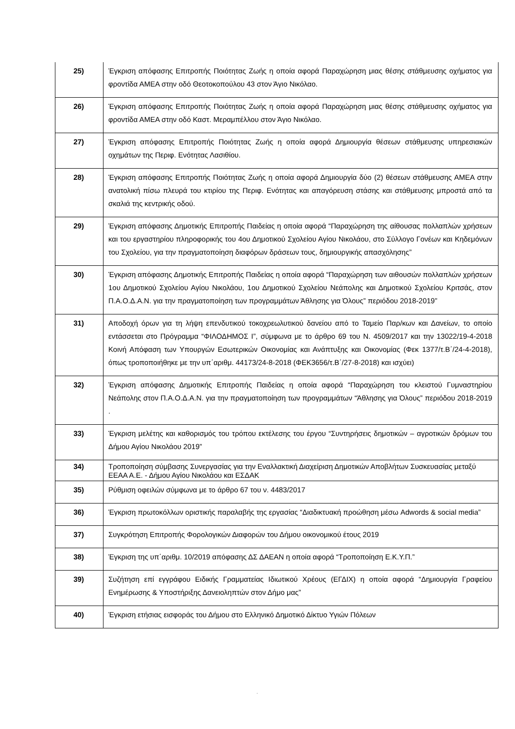| 25) | Έγκριση απόφασης Επιτροπής Ποιότητας Ζωής η οποία αφορά Παραχώρηση μιας θέσης στάθμευσης οχήματος για φροντίδα ΑΜΕΑ στην οδό Θεοτοκοπούλου 43 στον Άγιο Νικόλαο. |
| 26) | Έγκριση απόφασης Επιτροπής Ποιότητας Ζωής η οποία αφορά Παραχώρηση μιας θέσης στάθμευσης οχήματος για φροντίδα ΑΜΕΑ στην οδό Καστ. Μεραμπέλλου στον Άγιο Νικόλαο. |
| 27) | Έγκριση απόφασης Επιτροπής Ποιότητας Ζωής η οποία αφορά Δημιουργία θέσεων στάθμευσης υπηρεσιακών οχημάτων της Περιφ. Ενότητας Λασιθίου. |
| 28) | Έγκριση απόφασης Επιτροπής Ποιότητας Ζωής η οποία αφορά Δημιουργία δύο (2) θέσεων στάθμευσης ΑΜΕΑ στην ανατολική πίσω πλευρά του κτιρίου της Περιφ. Ενότητας και απαγόρευση στάσης και στάθμευσης μπροστά από τα σκαλιά της κεντρικής οδού. |
| 29) | Έγκριση απόφασης Δημοτικής Επιτροπής Παιδείας η οποία αφορά “Παραχώρηση της αίθουσας πολλαπλών χρήσεων και του εργαστηρίου πληροφορικής του 4ου Δημοτικού Σχολείου Αγίου Νικολάου, στο Σύλλογο Γονέων και Κηδεμόνων του Σχολείου, για την πραγματοποίηση διαφόρων δράσεων τους, δημιουργικής απασχόλησης” |
| 30) | Έγκριση απόφασης Δημοτικής Επιτροπής Παιδείας η οποία αφορά “Παραχώρηση των αιθουσών πολλαπλών χρήσεων 1ου Δημοτικού Σχολείου Αγίου Νικολάου, 1ου Δημοτικού Σχολείου Νεάπολης και Δημοτικού Σχολείου Κριτσάς, στον Π.Α.Ο.Δ.Α.Ν. για την πραγματοποίηση των προγραμμάτων Άθλησης για Όλους” περιόδου 2018-2019” |
| 31) | Αποδοχή όρων για τη λήψη επενδυτικού τοκοχρεωλυτικού δανείου από το Ταμείο Παρ/κων και Δανείων, το οποίο εντάσσεται στο Πρόγραμμα “ΦΙΛΟΔΗΜΟΣ Ι”, σύμφωνα με το άρθρο 69 του Ν. 4509/2017 και την 13022/19-4-2018 Κοινή Απόφαση των Υπουργών Εσωτερικών Οικονομίας και Ανάπτυξης και Οικονομίας (Φεκ 1377/τ.Β΄/24-4-2018), όπως τροποποιήθηκε με την υπ΄αριθμ. 44173/24-8-2018 (ΦΕΚ3656/τ.Β΄/27-8-2018) και ισχύει) |
| 32) | Έγκριση απόφασης Δημοτικής Επιτροπής Παιδείας η οποία αφορά “Παραχώρηση του κλειστού Γυμναστηρίου Νεάπολης στον Π.Α.Ο.Δ.Α.Ν. για την πραγματοποίηση των προγραμμάτων “Άθλησης για Όλους” περιόδου 2018-2019 . |
| 33) | Έγκριση μελέτης και καθορισμός του τρόπου εκτέλεσης του έργου “Συντηρήσεις δημοτικών – αγροτικών δρόμων του Δήμου Αγίου Νικολάου 2019” |
| 34) | Τροποποίηση σύμβασης Συνεργασίας για την Εναλλακτική Διαχείριση Δημοτικών Αποβλήτων Συσκευασίας μεταξύ ΕΕΑΑ Α.Ε. - Δήμου Αγίου Νικολάου και ΕΣΔΑΚ |
| 35) | Ρύθμιση οφειλών σύμφωνα με το άρθρο 67 του ν. 4483/2017 |
| 36) | Έγκριση πρωτοκόλλων οριστικής παραλαβής της εργασίας “Διαδικτυακή προώθηση μέσω Adwords & social media” |
| 37) | Συγκρότηση Επιτροπής Φορολογικών Διαφορών του Δήμου οικονομικού έτους 2019 |
| 38) | Έγκριση της υπ΄αριθμ. 10/2019 απόφασης ΔΣ ΔΑΕΑΝ η οποία αφορά “Τροποποίηση Ε.Κ.Υ.Π.” |
| 39) | Συζήτηση επί εγγράφου Ειδικής Γραμματείας Ιδιωτικού Χρέους (ΕΓΔΙΧ) η οποία αφορά “Δημιουργία Γραφείου Ενημέρωσης & Υποστήριξης Δανειοληπτών στον Δήμο μας” |
| 40) | Έγκριση ετήσιας εισφοράς του Δήμου στο Ελληνικό Δημοτικό Δίκτυο Υγιών Πόλεων |
΄